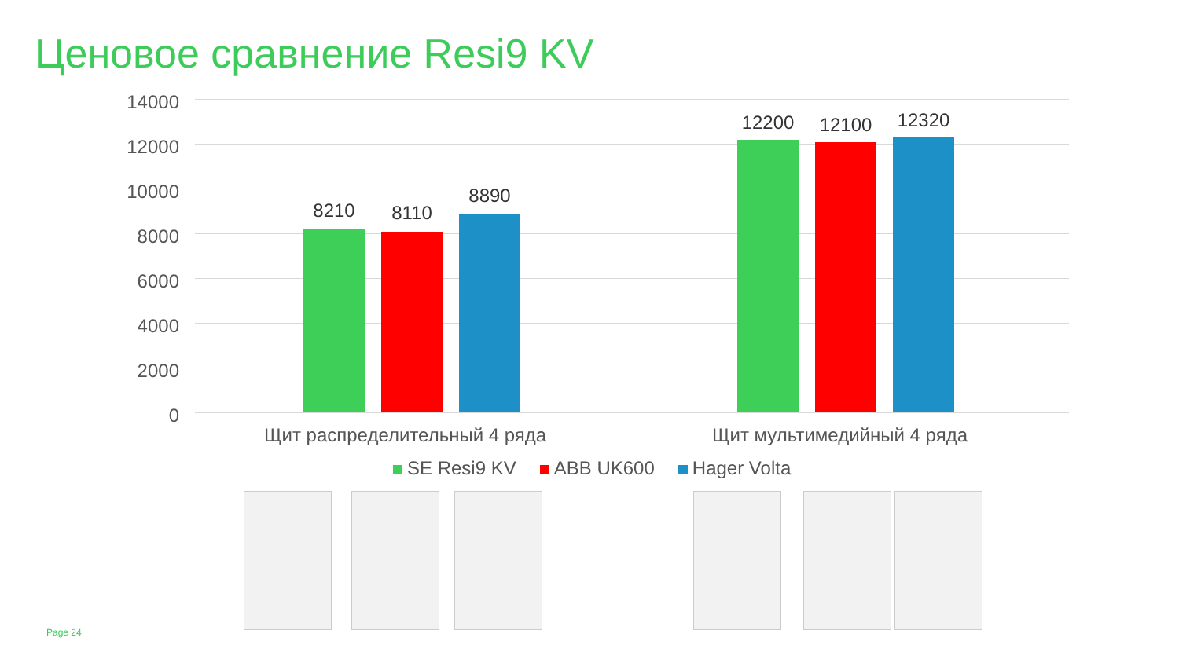Ценовое сравнение Resi9 KV
14000
12000
10000
8000
6000
4000
2000
0
8210 8110
8890
12200 12100 12320
Щит распределительный 4 ряда Щит мультимедийный 4 ряда
SE Resi9 KV ABB UK600 Hager Volta
Page 24